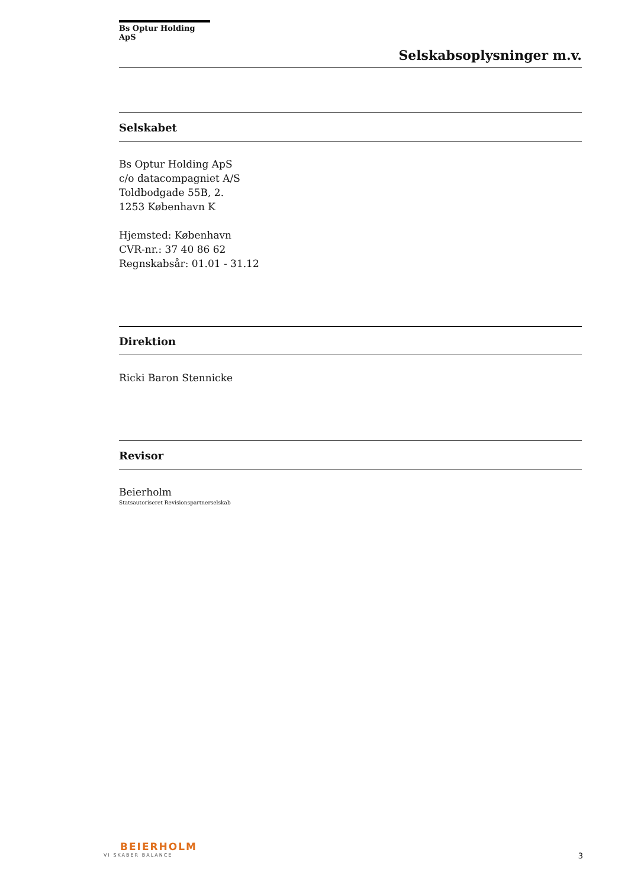Bs Optur Holding ApS
Selskabsoplysninger m.v.
Selskabet
Bs Optur Holding ApS
c/o datacompagniet A/S
Toldbodgade 55B, 2.
1253 København K
Hjemsted: København
CVR-nr.: 37 40 86 62
Regnskabsår: 01.01 - 31.12
Direktion
Ricki Baron Stennicke
Revisor
Beierholm
Statsautoriseret Revisionspartnerselskab
BEIERHOLM
VI SKABER BALANCE
3